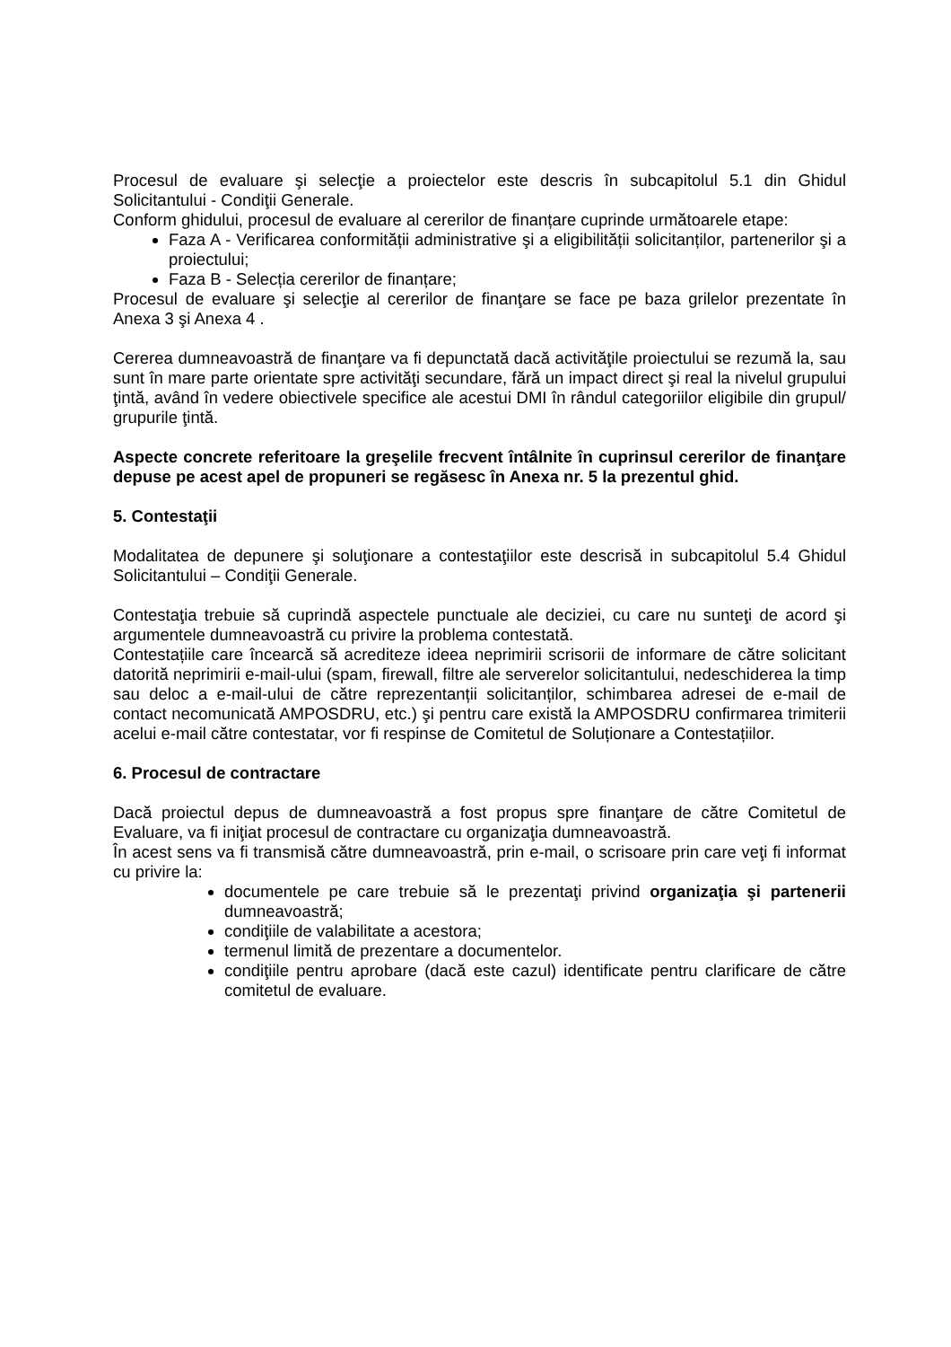Procesul de evaluare şi selecţie a proiectelor este descris în subcapitolul 5.1 din Ghidul Solicitantului - Condiţii Generale.
Conform ghidului, procesul de evaluare al cererilor de finanțare cuprinde următoarele etape:
Faza A - Verificarea conformității administrative şi a eligibilității solicitanților, partenerilor şi a proiectului;
Faza B - Selecția cererilor de finanțare;
Procesul de evaluare şi selecţie al cererilor de finanţare se face pe baza grilelor prezentate în Anexa 3 şi Anexa 4 .
Cererea dumneavoastră de finanţare va fi depunctată dacă activităţile proiectului se rezumă la, sau sunt în mare parte orientate spre activităţi secundare, fără un impact direct şi real la nivelul grupului ţintă, având în vedere obiectivele specifice ale acestui DMI în rândul categoriilor eligibile din grupul/ grupurile ţintă.
Aspecte concrete referitoare la greşelile frecvent întâlnite în cuprinsul cererilor de finanţare depuse pe acest apel de propuneri se regăsesc în Anexa nr. 5 la prezentul ghid.
5. Contestaţii
Modalitatea de depunere şi soluţionare a contestaţiilor este descrisă in subcapitolul 5.4 Ghidul Solicitantului – Condiţii Generale.
Contestaţia trebuie să cuprindă aspectele punctuale ale deciziei, cu care nu sunteţi de acord şi argumentele dumneavoastră cu privire la problema contestată.
Contestațiile care încearcă să acrediteze ideea neprimirii scrisorii de informare de către solicitant datorită neprimirii e-mail-ului (spam, firewall, filtre ale serverelor solicitantului, nedeschiderea la timp sau deloc a e-mail-ului de către reprezentanții solicitanților, schimbarea adresei de e-mail de contact necomunicată AMPOSDRU, etc.) şi pentru care există la AMPOSDRU confirmarea trimiterii acelui e-mail către contestatar, vor fi respinse de Comitetul de Soluționare a Contestațiilor.
6. Procesul de contractare
Dacă proiectul depus de dumneavoastră a fost propus spre finanţare de către Comitetul de Evaluare, va fi iniţiat procesul de contractare cu organizaţia dumneavoastră.
În acest sens va fi transmisă către dumneavoastră, prin e-mail, o scrisoare prin care veţi fi informat cu privire la:
documentele pe care trebuie să le prezentaţi privind organizaţia şi partenerii dumneavoastră;
condiţiile de valabilitate a acestora;
termenul limită de prezentare a documentelor.
condiţiile pentru aprobare (dacă este cazul) identificate pentru clarificare de către comitetul de evaluare.